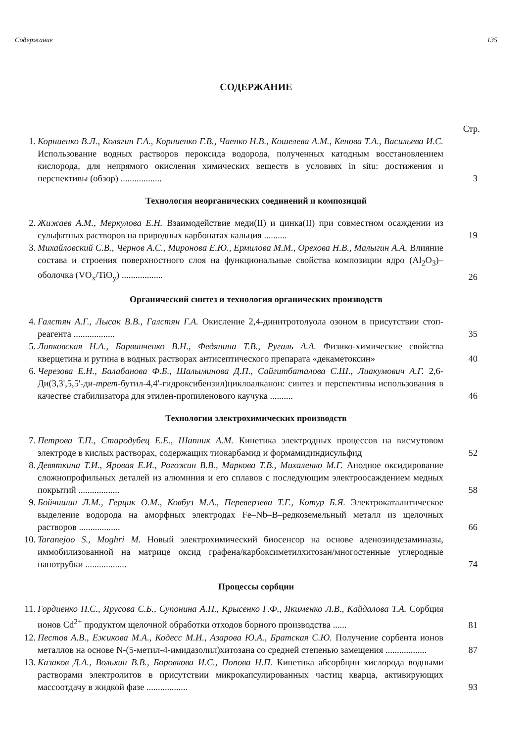Содержание 135
СОДЕРЖАНИЕ
Стр.
1. Корниенко В.Л., Колягин Г.А., Корниенко Г.В., Чаенко Н.В., Кошелева А.М., Кенова Т.А., Васильева И.С. Использование водных растворов пероксида водорода, полученных катодным восстановлением кислорода, для непрямого окисления химических веществ в условиях in situ: достижения и перспективы (обзор) .................. 3
Технология неорганических соединений и композиций
2. Жижаев А.М., Меркулова Е.Н. Взаимодействие меди(II) и цинка(II) при совместном осаждении из сульфатных растворов на природных карбонатах кальция .......... 19
3. Михайловский С.В., Чернов А.С., Миронова Е.Ю., Ермилова М.М., Орехова Н.В., Малыгин А.А. Влияние состава и строения поверхностного слоя на функциональные свойства композиции ядро (Al<sub>2</sub>O<sub>3</sub>)–оболочка (VO<sub>x</sub>/TiO<sub>y</sub>) .................. 26
Органический синтез и технология органических производств
4. Галстян А.Г., Лысак В.В., Галстян Г.А. Окисление 2,4-динитротолуола озоном в присутствии стоп-реагента .................. 35
5. Липковская Н.А., Барвинченко В.Н., Федянина Т.В., Ругаль А.А. Физико-химические свойства кверцетина и рутина в водных растворах антисептического препарата «декаметоксин» 40
6. Черезова Е.Н., Балабанова Ф.Б., Шалыминова Д.П., Сайгитбаталова С.Ш., Лиакумович А.Г. 2,6-Ди(3,3',5,5'-ди-трет-бутил-4,4'-гидроксибензил)циклоалканон: синтез и перспективы использования в качестве стабилизатора для этилен-пропиленового каучука .......... 46
Технологии электрохимических производств
7. Петрова Т.П., Стародубец Е.Е., Шапник А.М. Кинетика электродных процессов на висмутовом электроде в кислых растворах, содержащих тиокарбамид и формамидиндисульфид 52
8. Девяткина Т.И., Яровая Е.И., Рогожин В.В., Маркова Т.В., Михаленко М.Г. Анодное оксидирование сложнопрофильных деталей из алюминия и его сплавов с последующим электроосаждением медных покрытий .................. 58
9. Бойчишин Л.М., Герцик О.М., Ковбуз М.А., Переверзева Т.Г., Котур Б.Я. Электрокаталитическое выделение водорода на аморфных электродах Fe–Nb–B–редкоземельный металл из щелочных растворов .................. 66
10. Taranejoo S., Moghri M. Новый электрохимический биосенсор на основе аденозиндезаминазы, иммобилизованной на матрице оксид графена/карбоксиметилхитозан/многостенные углеродные нанотрубки .................. 74
Процессы сорбции
11. Гордиенко П.С., Ярусова С.Б., Супонина А.П., Крысенко Г.Ф., Якименко Л.В., Кайдалова Т.А. Сорбция ионов Cd<sup>2+</sup> продуктом щелочной обработки отходов борного производства ...... 81
12. Пестов А.В., Ежикова М.А., Кодесс М.И., Азарова Ю.А., Братская С.Ю. Получение сорбента ионов металлов на основе N-(5-метил-4-имидазолил)хитозана со средней степенью замещения .................. 87
13. Казаков Д.А., Вольхин В.В., Боровкова И.С., Попова Н.П. Кинетика абсорбции кислорода водными растворами электролитов в присутствии микрокапсулированных частиц кварца, активирующих массоотдачу в жидкой фазе .................. 93